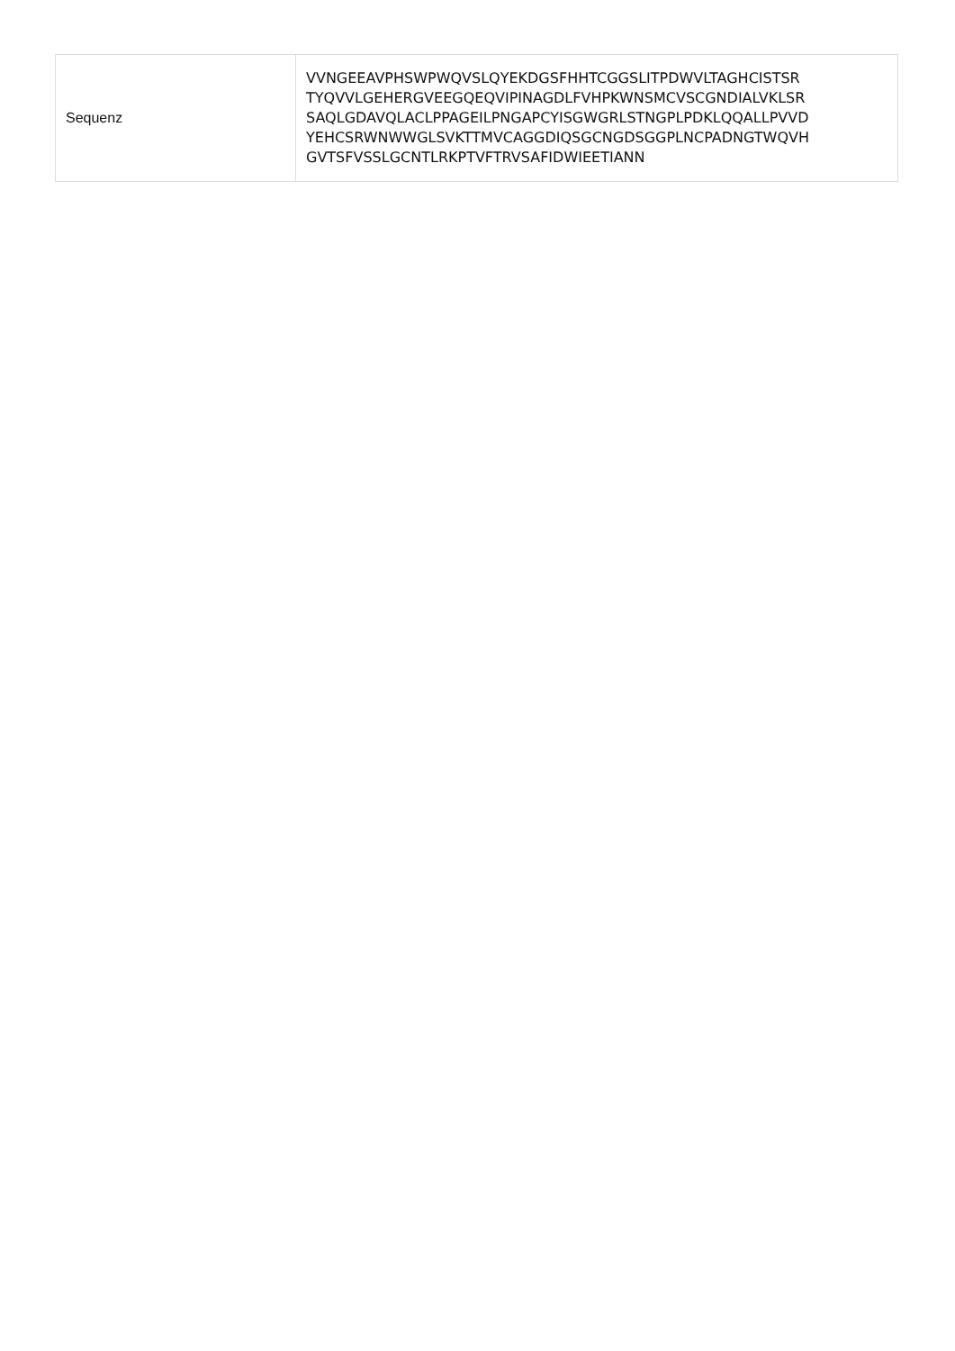| Sequenz | VVNGEEAVPHSWPWQVSLQYEKDGSFHHTCGGSLITPDWVLTAGHCISTSR TYQVVLGEHERGVEEGQEQVIPINAGDLFVHPKWNSMCVSCGNDIALVKLSR SAQLGDAVQLACLPPAGEILPNGAPCYISGWGRLSTNGPLPDKLQQALLPVVD YEHCSRWNWWGLSVKTTMVCAGGDIQSGCNGDSGGPLNCPADNGTWQVH GVTSFVSSLGCNTLRKPTVFTRVSAFIDWIEETIANN |